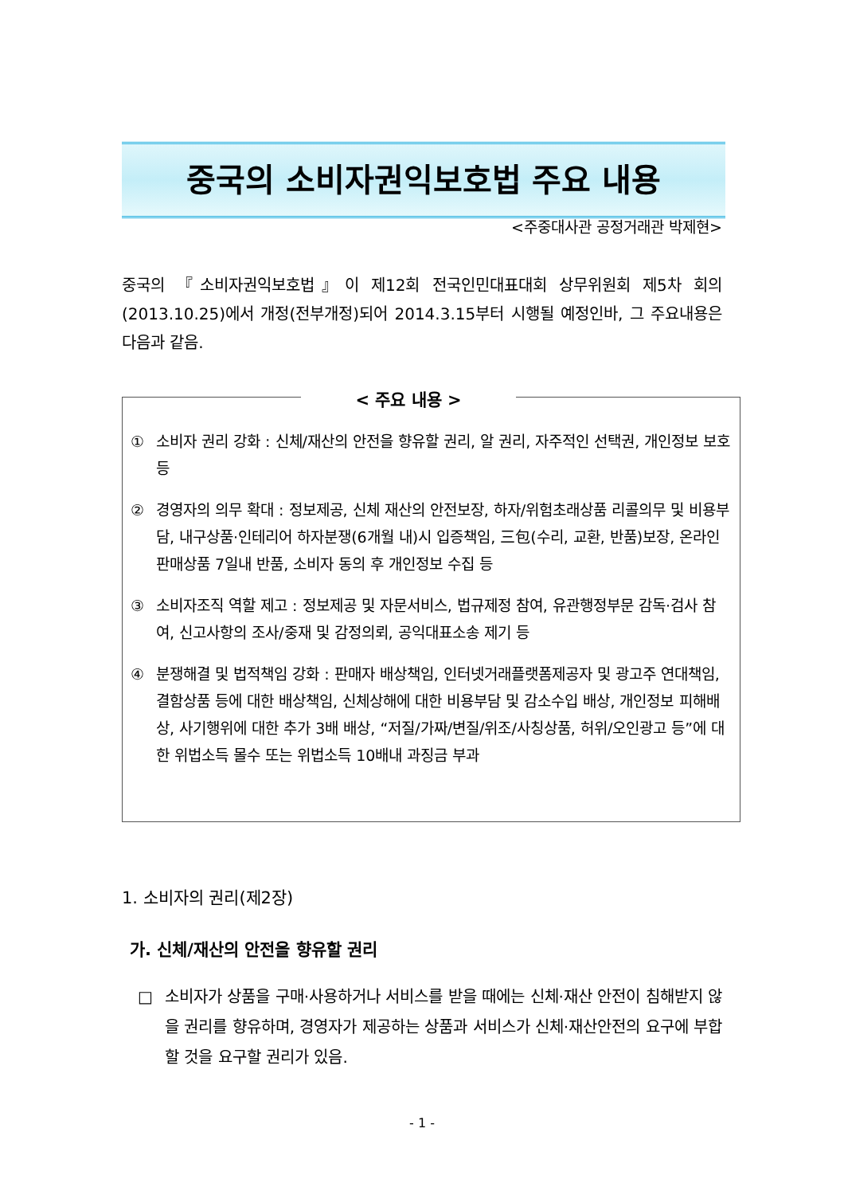중국의 소비자권익보호법 주요 내용
<주중대사관 공정거래관 박제현>
중국의 『소비자권익보호법』이 제12회 전국인민대표대회 상무위원회 제5차 회의(2013.10.25)에서 개정(전부개정)되어 2014.3.15부터 시행될 예정인바, 그 주요내용은 다음과 같음.
< 주요 내용 >
① 소비자 권리 강화 : 신체/재산의 안전을 향유할 권리, 알 권리, 자주적인 선택권, 개인정보 보호 등
② 경영자의 의무 확대 : 정보제공, 신체 재산의 안전보장, 하자/위험초래상품 리콜의무 및 비용부담, 내구상품·인테리어 하자분쟁(6개월 내)시 입증책임, 三包(수리, 교환, 반품)보장, 온라인판매상품 7일내 반품, 소비자 동의 후 개인정보 수집 등
③ 소비자조직 역할 제고 : 정보제공 및 자문서비스, 법규제정 참여, 유관행정부문 감독·검사 참여, 신고사항의 조사/중재 및 감정의뢰, 공익대표소송 제기 등
④ 분쟁해결 및 법적책임 강화 : 판매자 배상책임, 인터넷거래플랫폼제공자 및 광고주 연대책임, 결함상품 등에 대한 배상책임, 신체상해에 대한 비용부담 및 감소수입 배상, 개인정보 피해배상, 사기행위에 대한 추가 3배 배상, “저질/가짜/변질/위조/사칭상품, 허위/오인광고 등”에 대한 위법소득 몰수 또는 위법소득 10배내 과징금 부과
1. 소비자의 권리(제2장)
가. 신체/재산의 안전을 향유할 권리
□ 소비자가 상품을 구매·사용하거나 서비스를 받을 때에는 신체·재산 안전이 침해받지 않을 권리를 향유하며, 경영자가 제공하는 상품과 서비스가 신체·재산안전의 요구에 부합할 것을 요구할 권리가 있음.
- 1 -